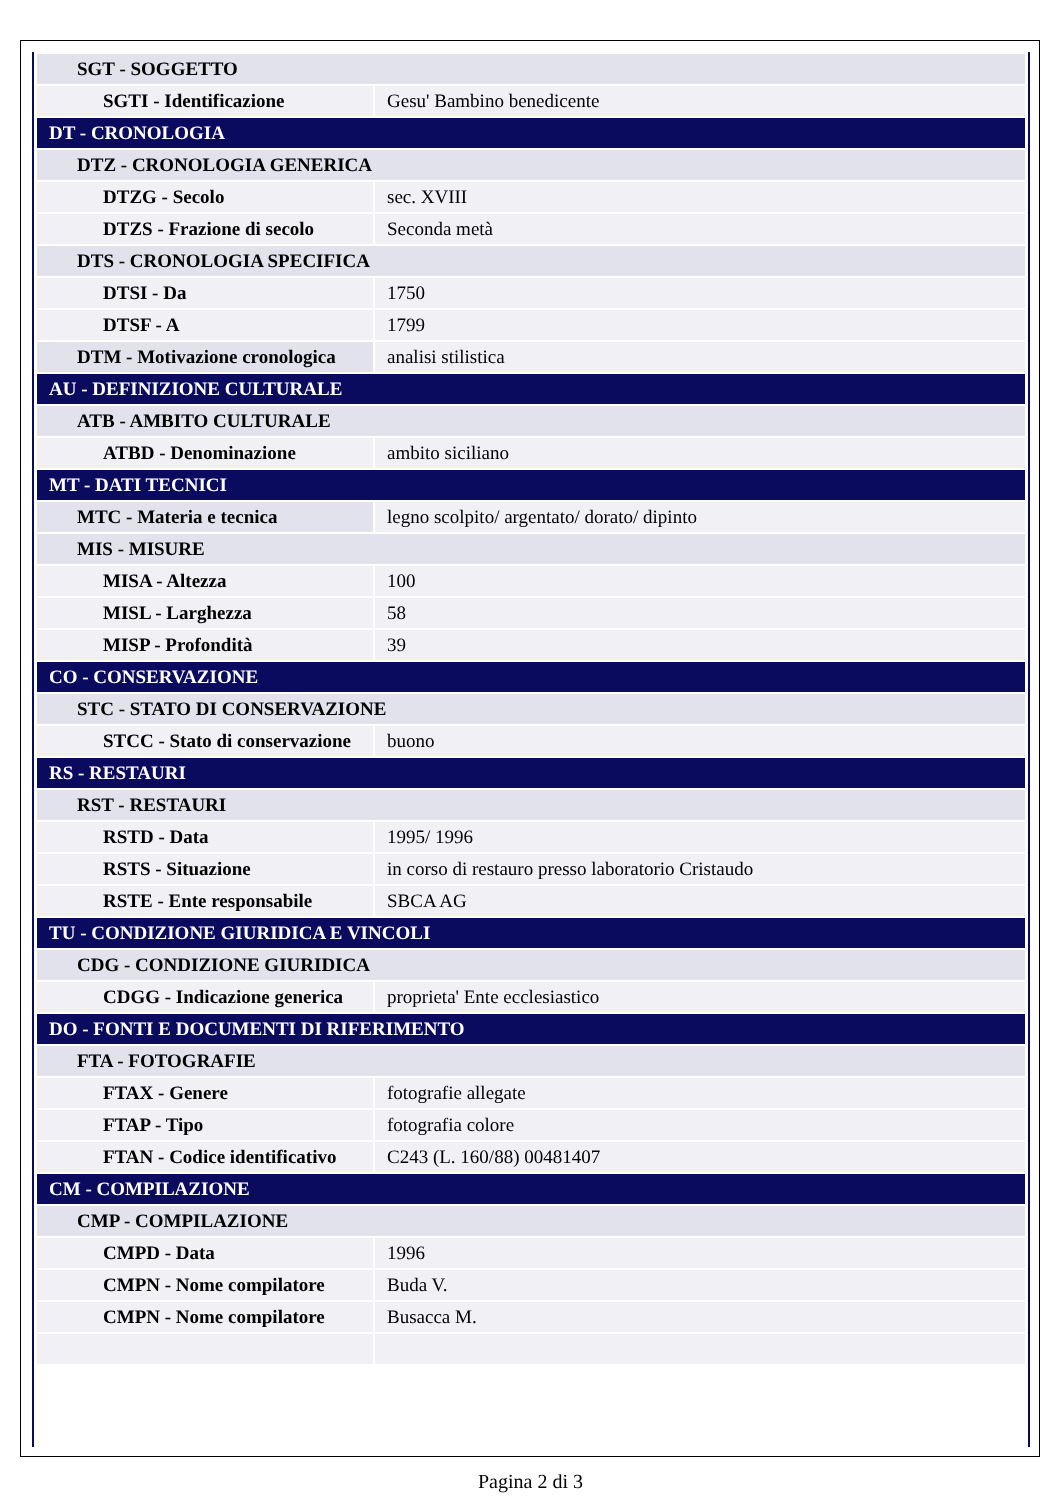| SGT - SOGGETTO | |
| SGTI - Identificazione | Gesu' Bambino benedicente |
| DT - CRONOLOGIA | |
| DTZ - CRONOLOGIA GENERICA | |
| DTZG - Secolo | sec. XVIII |
| DTZS - Frazione di secolo | Seconda metà |
| DTS - CRONOLOGIA SPECIFICA | |
| DTSI - Da | 1750 |
| DTSF - A | 1799 |
| DTM - Motivazione cronologica | analisi stilistica |
| AU - DEFINIZIONE CULTURALE | |
| ATB - AMBITO CULTURALE | |
| ATBD - Denominazione | ambito siciliano |
| MT - DATI TECNICI | |
| MTC - Materia e tecnica | legno scolpito/ argentato/ dorato/ dipinto |
| MIS - MISURE | |
| MISA - Altezza | 100 |
| MISL - Larghezza | 58 |
| MISP - Profondità | 39 |
| CO - CONSERVAZIONE | |
| STC - STATO DI CONSERVAZIONE | |
| STCC - Stato di conservazione | buono |
| RS - RESTAURI | |
| RST - RESTAURI | |
| RSTD - Data | 1995/ 1996 |
| RSTS - Situazione | in corso di restauro presso laboratorio Cristaudo |
| RSTE - Ente responsabile | SBCA AG |
| TU - CONDIZIONE GIURIDICA E VINCOLI | |
| CDG - CONDIZIONE GIURIDICA | |
| CDGG - Indicazione generica | proprieta' Ente ecclesiastico |
| DO - FONTI E DOCUMENTI DI RIFERIMENTO | |
| FTA - FOTOGRAFIE | |
| FTAX - Genere | fotografie allegate |
| FTAP - Tipo | fotografia colore |
| FTAN - Codice identificativo | C243 (L. 160/88) 00481407 |
| CM - COMPILAZIONE | |
| CMP - COMPILAZIONE | |
| CMPD - Data | 1996 |
| CMPN - Nome compilatore | Buda V. |
| CMPN - Nome compilatore | Busacca M. |
Pagina 2 di 3